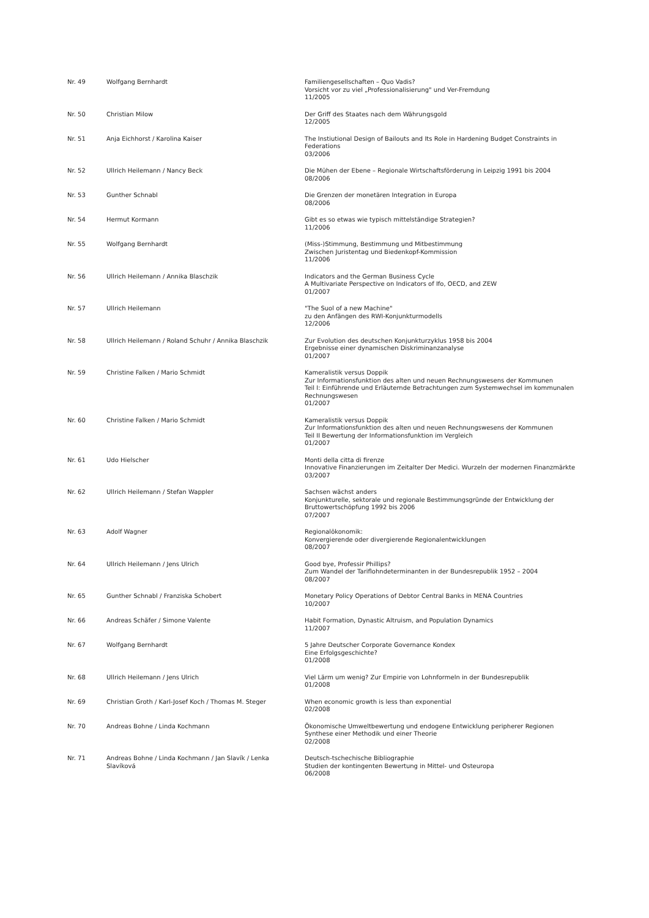| Nr. 49 | Wolfgang Bernhardt | Familiengesellschaften – Quo Vadis? Vorsicht vor zu viel „Professionalisierung" und Ver-Fremdung 11/2005 |
| Nr. 50 | Christian Milow | Der Griff des Staates nach dem Währungsgold 12/2005 |
| Nr. 51 | Anja Eichhorst / Karolina Kaiser | The Instiutional Design of Bailouts and Its Role in Hardening Budget Constraints in Federations 03/2006 |
| Nr. 52 | Ullrich Heilemann / Nancy Beck | Die Mühen der Ebene – Regionale Wirtschaftsförderung in Leipzig 1991 bis 2004 08/2006 |
| Nr. 53 | Gunther Schnabl | Die Grenzen der monetären Integration in Europa 08/2006 |
| Nr. 54 | Hermut Kormann | Gibt es so etwas wie typisch mittelständige Strategien? 11/2006 |
| Nr. 55 | Wolfgang Bernhardt | (Miss-)Stimmung, Bestimmung und Mitbestimmung Zwischen Juristentag und Biedenkopf-Kommission 11/2006 |
| Nr. 56 | Ullrich Heilemann / Annika Blaschzik | Indicators and the German Business Cycle A Multivariate Perspective on Indicators of Ifo, OECD, and ZEW 01/2007 |
| Nr. 57 | Ullrich Heilemann | "The Suol of a new Machine" zu den Anfängen des RWI-Konjunkturmodells 12/2006 |
| Nr. 58 | Ullrich Heilemann / Roland Schuhr / Annika Blaschzik | Zur Evolution des deutschen Konjunkturzyklus 1958 bis 2004 Ergebnisse einer dynamischen Diskriminanzanalyse 01/2007 |
| Nr. 59 | Christine Falken / Mario Schmidt | Kameralistik versus Doppik Zur Informationsfunktion des alten und neuen Rechnungswesens der Kommunen Teil I: Einführende und Erläuternde Betrachtungen zum Systemwechsel im kommunalen Rechnungswesen 01/2007 |
| Nr. 60 | Christine Falken / Mario Schmidt | Kameralistik versus Doppik Zur Informationsfunktion des alten und neuen Rechnungswesens der Kommunen Teil II Bewertung der Informationsfunktion im Vergleich 01/2007 |
| Nr. 61 | Udo Hielscher | Monti della citta di firenze Innovative Finanzierungen im Zeitalter Der Medici. Wurzeln der modernen Finanzmärkte 03/2007 |
| Nr. 62 | Ullrich Heilemann / Stefan Wappler | Sachsen wächst anders Konjunkturelle, sektorale und regionale Bestimmungsgründe der Entwicklung der Bruttowertschöpfung 1992 bis 2006 07/2007 |
| Nr. 63 | Adolf Wagner | Regionalökonomik: Konvergierende oder divergierende Regionalentwicklungen 08/2007 |
| Nr. 64 | Ullrich Heilemann / Jens Ulrich | Good bye, Professir Phillips? Zum Wandel der Tariflohndeterminanten in der Bundesrepublik 1952 – 2004 08/2007 |
| Nr. 65 | Gunther Schnabl / Franziska Schobert | Monetary Policy Operations of Debtor Central Banks in MENA Countries 10/2007 |
| Nr. 66 | Andreas Schäfer / Simone Valente | Habit Formation, Dynastic Altruism, and Population Dynamics 11/2007 |
| Nr. 67 | Wolfgang Bernhardt | 5 Jahre Deutscher Corporate Governance Kondex Eine Erfolgsgeschichte? 01/2008 |
| Nr. 68 | Ullrich Heilemann / Jens Ulrich | Viel Lärm um wenig? Zur Empirie von Lohnformeln in der Bundesrepublik 01/2008 |
| Nr. 69 | Christian Groth / Karl-Josef Koch / Thomas M. Steger | When economic growth is less than exponential 02/2008 |
| Nr. 70 | Andreas Bohne / Linda Kochmann | Ökonomische Umweltbewertung und endogene Entwicklung peripherer Regionen Synthese einer Methodik und einer Theorie 02/2008 |
| Nr. 71 | Andreas Bohne / Linda Kochmann / Jan Slavík / Lenka Slavíková | Deutsch-tschechische Bibliographie Studien der kontingenten Bewertung in Mittel- und Osteuropa 06/2008 |